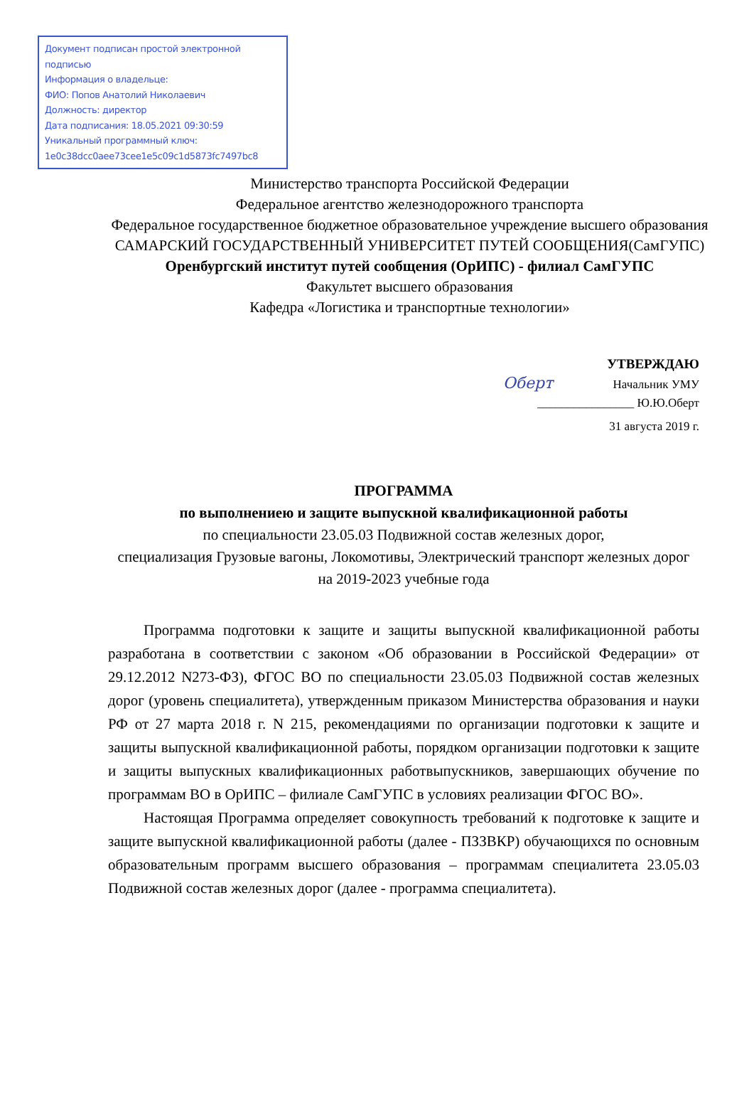Документ подписан простой электронной подписью
Информация о владельце:
ФИО: Попов Анатолий Николаевич
Должность: директор
Дата подписания: 18.05.2021 09:30:59
Уникальный программный ключ:
1e0c38dcc0aee73cee1e5c09c1d5873fc7497bc8
Министерство транспорта Российской Федерации
Федеральное агентство железнодорожного транспорта
Федеральное государственное бюджетное образовательное учреждение высшего образования
САМАРСКИЙ ГОСУДАРСТВЕННЫЙ УНИВЕРСИТЕТ ПУТЕЙ СООБЩЕНИЯ(СамГУПС)
Оренбургский институт путей сообщения (ОрИПС) - филиал СамГУПС
Факультет высшего образования
Кафедра «Логистика и транспортные технологии»
УТВЕРЖДАЮ
Оберт Начальник УМУ
________________ Ю.Ю.Оберт
31 августа 2019 г.
ПРОГРАММА
по выполнениею и защите выпускной квалификационной работы
по специальности 23.05.03 Подвижной состав железных дорог,
специализация Грузовые вагоны, Локомотивы, Электрический транспорт железных дорог
на 2019-2023 учебные года
Программа подготовки к защите и защиты выпускной квалификационной работы разработана в соответствии с законом «Об образовании в Российской Федерации» от 29.12.2012 N273-ФЗ), ФГОС ВО по специальности 23.05.03 Подвижной состав железных дорог (уровень специалитета), утвержденным приказом Министерства образования и науки РФ от 27 марта 2018 г. N 215, рекомендациями по организации подготовки к защите и защиты выпускной квалификационной работы, порядком организации подготовки к защите и защиты выпускных квалификационных работвыпускников, завершающих обучение по программам ВО в ОрИПС – филиале СамГУПС в условиях реализации ФГОС ВО».
Настоящая Программа определяет совокупность требований к подготовке к защите и защите выпускной квалификационной работы (далее - ПЗЗВКР) обучающихся по основным образовательным программ высшего образования – программам специалитета 23.05.03 Подвижной состав железных дорог (далее - программа специалитета).